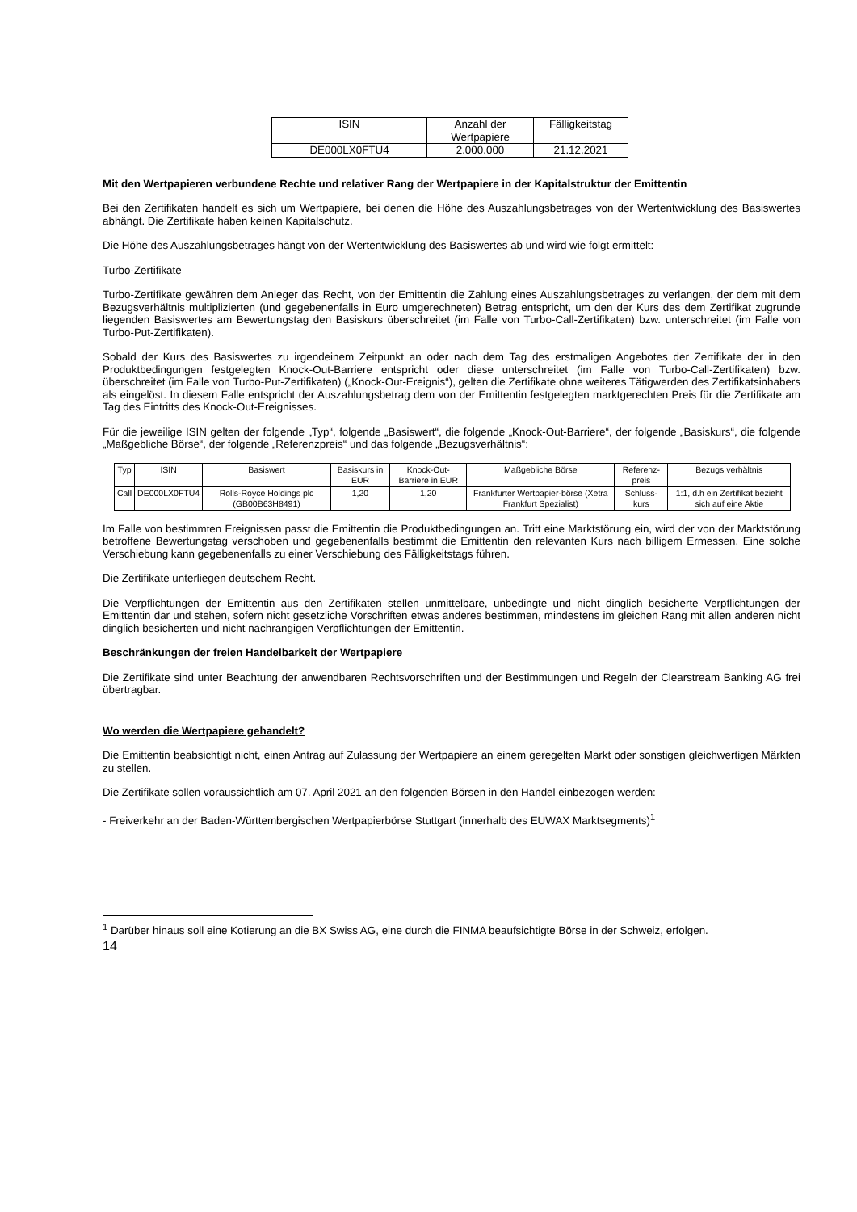| ISIN | Anzahl der Wertpapiere | Fälligkeitstag |
| --- | --- | --- |
| DE000LX0FTU4 | 2.000.000 | 21.12.2021 |
Mit den Wertpapieren verbundene Rechte und relativer Rang der Wertpapiere in der Kapitalstruktur der Emittentin
Bei den Zertifikaten handelt es sich um Wertpapiere, bei denen die Höhe des Auszahlungsbetrages von der Wertentwicklung des Basiswertes abhängt. Die Zertifikate haben keinen Kapitalschutz.
Die Höhe des Auszahlungsbetrages hängt von der Wertentwicklung des Basiswertes ab und wird wie folgt ermittelt:
Turbo-Zertifikate
Turbo-Zertifikate gewähren dem Anleger das Recht, von der Emittentin die Zahlung eines Auszahlungsbetrages zu verlangen, der dem mit dem Bezugsverhältnis multiplizierten (und gegebenenfalls in Euro umgerechneten) Betrag entspricht, um den der Kurs des dem Zertifikat zugrunde liegenden Basiswertes am Bewertungstag den Basiskurs überschreitet (im Falle von Turbo-Call-Zertifikaten) bzw. unterschreitet (im Falle von Turbo-Put-Zertifikaten).
Sobald der Kurs des Basiswertes zu irgendeinem Zeitpunkt an oder nach dem Tag des erstmaligen Angebotes der Zertifikate der in den Produktbedingungen festgelegten Knock-Out-Barriere entspricht oder diese unterschreitet (im Falle von Turbo-Call-Zertifikaten) bzw. überschreitet (im Falle von Turbo-Put-Zertifikaten) („Knock-Out-Ereignis“), gelten die Zertifikate ohne weiteres Tätigwerden des Zertifikatsinhabers als eingelöst. In diesem Falle entspricht der Auszahlungsbetrag dem von der Emittentin festgelegten marktgerechten Preis für die Zertifikate am Tag des Eintritts des Knock-Out-Ereignisses.
Für die jeweilige ISIN gelten der folgende „Typ“, folgende „Basiswert“, die folgende „Knock-Out-Barriere“, der folgende „Basiskurs“, die folgende „Maßgebliche Börse“, der folgende „Referenzpreis“ und das folgende „Bezugsverhältnis“:
| Typ | ISIN | Basiswert | Basiskurs in EUR | Knock-Out-Barriere in EUR | Maßgebliche Börse | Referenz-preis | Bezugs verhältnis |
| --- | --- | --- | --- | --- | --- | --- | --- |
| Call | DE000LX0FTU4 | Rolls-Royce Holdings plc (GB00B63H8491) | 1,20 | 1,20 | Frankfurter Wertpapier-börse (Xetra Frankfurt Spezialist) | Schluss-kurs | 1:1, d.h ein Zertifikat bezieht sich auf eine Aktie |
Im Falle von bestimmten Ereignissen passt die Emittentin die Produktbedingungen an. Tritt eine Marktstörung ein, wird der von der Marktstörung betroffene Bewertungstag verschoben und gegebenenfalls bestimmt die Emittentin den relevanten Kurs nach billigem Ermessen. Eine solche Verschiebung kann gegebenenfalls zu einer Verschiebung des Fälligkeitstags führen.
Die Zertifikate unterliegen deutschem Recht.
Die Verpflichtungen der Emittentin aus den Zertifikaten stellen unmittelbare, unbedingte und nicht dinglich besicherte Verpflichtungen der Emittentin dar und stehen, sofern nicht gesetzliche Vorschriften etwas anderes bestimmen, mindestens im gleichen Rang mit allen anderen nicht dinglich besicherten und nicht nachrangigen Verpflichtungen der Emittentin.
Beschränkungen der freien Handelbarkeit der Wertpapiere
Die Zertifikate sind unter Beachtung der anwendbaren Rechtsvorschriften und der Bestimmungen und Regeln der Clearstream Banking AG frei übertragbar.
Wo werden die Wertpapiere gehandelt?
Die Emittentin beabsichtigt nicht, einen Antrag auf Zulassung der Wertpapiere an einem geregelten Markt oder sonstigen gleichwertigen Märkten zu stellen.
Die Zertifikate sollen voraussichtlich am 07. April 2021 an den folgenden Börsen in den Handel einbezogen werden:
- Freiverkehr an der Baden-Württembergischen Wertpapierbörse Stuttgart (innerhalb des EUWAX Marktsegments)<sup>1</sup>
<sup>1</sup> Darüber hinaus soll eine Kotierung an die BX Swiss AG, eine durch die FINMA beaufsichtigte Börse in der Schweiz, erfolgen.
14